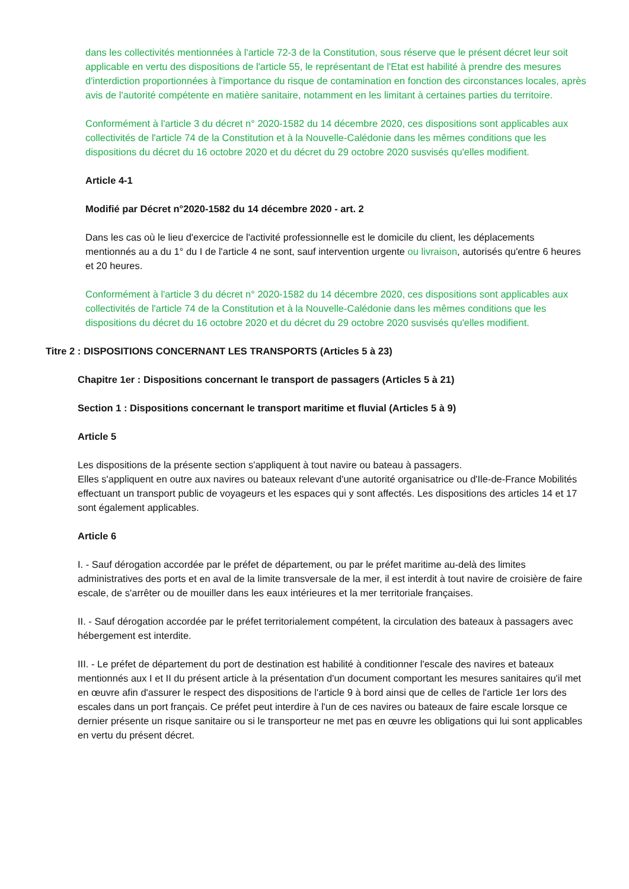dans les collectivités mentionnées à l'article 72-3 de la Constitution, sous réserve que le présent décret leur soit applicable en vertu des dispositions de l'article 55, le représentant de l'Etat est habilité à prendre des mesures d'interdiction proportionnées à l'importance du risque de contamination en fonction des circonstances locales, après avis de l'autorité compétente en matière sanitaire, notamment en les limitant à certaines parties du territoire.
Conformément à l'article 3 du décret n° 2020-1582 du 14 décembre 2020, ces dispositions sont applicables aux collectivités de l'article 74 de la Constitution et à la Nouvelle-Calédonie dans les mêmes conditions que les dispositions du décret du 16 octobre 2020 et du décret du 29 octobre 2020 susvisés qu'elles modifient.
Article 4-1
Modifié par Décret n°2020-1582 du 14 décembre 2020 - art. 2
Dans les cas où le lieu d'exercice de l'activité professionnelle est le domicile du client, les déplacements mentionnés au a du 1° du I de l'article 4 ne sont, sauf intervention urgente ou livraison, autorisés qu'entre 6 heures et 20 heures.
Conformément à l'article 3 du décret n° 2020-1582 du 14 décembre 2020, ces dispositions sont applicables aux collectivités de l'article 74 de la Constitution et à la Nouvelle-Calédonie dans les mêmes conditions que les dispositions du décret du 16 octobre 2020 et du décret du 29 octobre 2020 susvisés qu'elles modifient.
Titre 2 : DISPOSITIONS CONCERNANT LES TRANSPORTS (Articles 5 à 23)
Chapitre 1er : Dispositions concernant le transport de passagers (Articles 5 à 21)
Section 1 : Dispositions concernant le transport maritime et fluvial (Articles 5 à 9)
Article 5
Les dispositions de la présente section s'appliquent à tout navire ou bateau à passagers.
Elles s'appliquent en outre aux navires ou bateaux relevant d'une autorité organisatrice ou d'Ile-de-France Mobilités effectuant un transport public de voyageurs et les espaces qui y sont affectés. Les dispositions des articles 14 et 17 sont également applicables.
Article 6
I. - Sauf dérogation accordée par le préfet de département, ou par le préfet maritime au-delà des limites administratives des ports et en aval de la limite transversale de la mer, il est interdit à tout navire de croisière de faire escale, de s'arrêter ou de mouiller dans les eaux intérieures et la mer territoriale françaises.
II. - Sauf dérogation accordée par le préfet territorialement compétent, la circulation des bateaux à passagers avec hébergement est interdite.
III. - Le préfet de département du port de destination est habilité à conditionner l'escale des navires et bateaux mentionnés aux I et II du présent article à la présentation d'un document comportant les mesures sanitaires qu'il met en œuvre afin d'assurer le respect des dispositions de l'article 9 à bord ainsi que de celles de l'article 1er lors des escales dans un port français. Ce préfet peut interdire à l'un de ces navires ou bateaux de faire escale lorsque ce dernier présente un risque sanitaire ou si le transporteur ne met pas en œuvre les obligations qui lui sont applicables en vertu du présent décret.